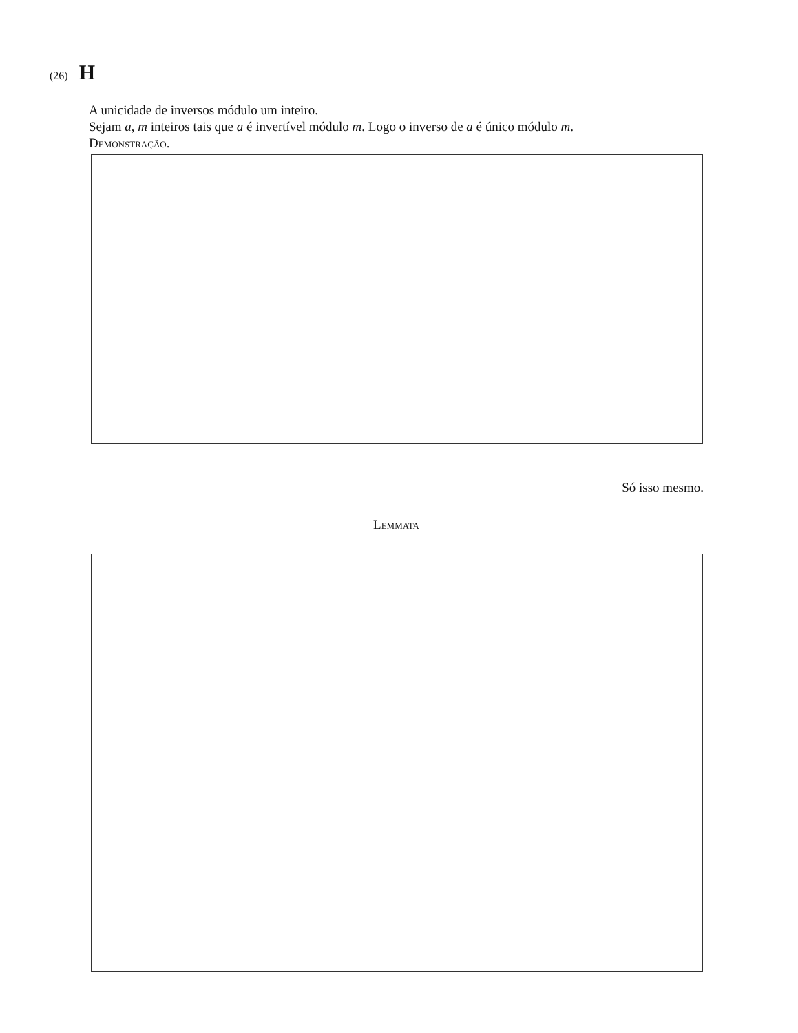(26) H
A unicidade de inversos módulo um inteiro.
Sejam a, m inteiros tais que a é invertível módulo m. Logo o inverso de a é único módulo m.
Demonstração.
Só isso mesmo.
Lemmata